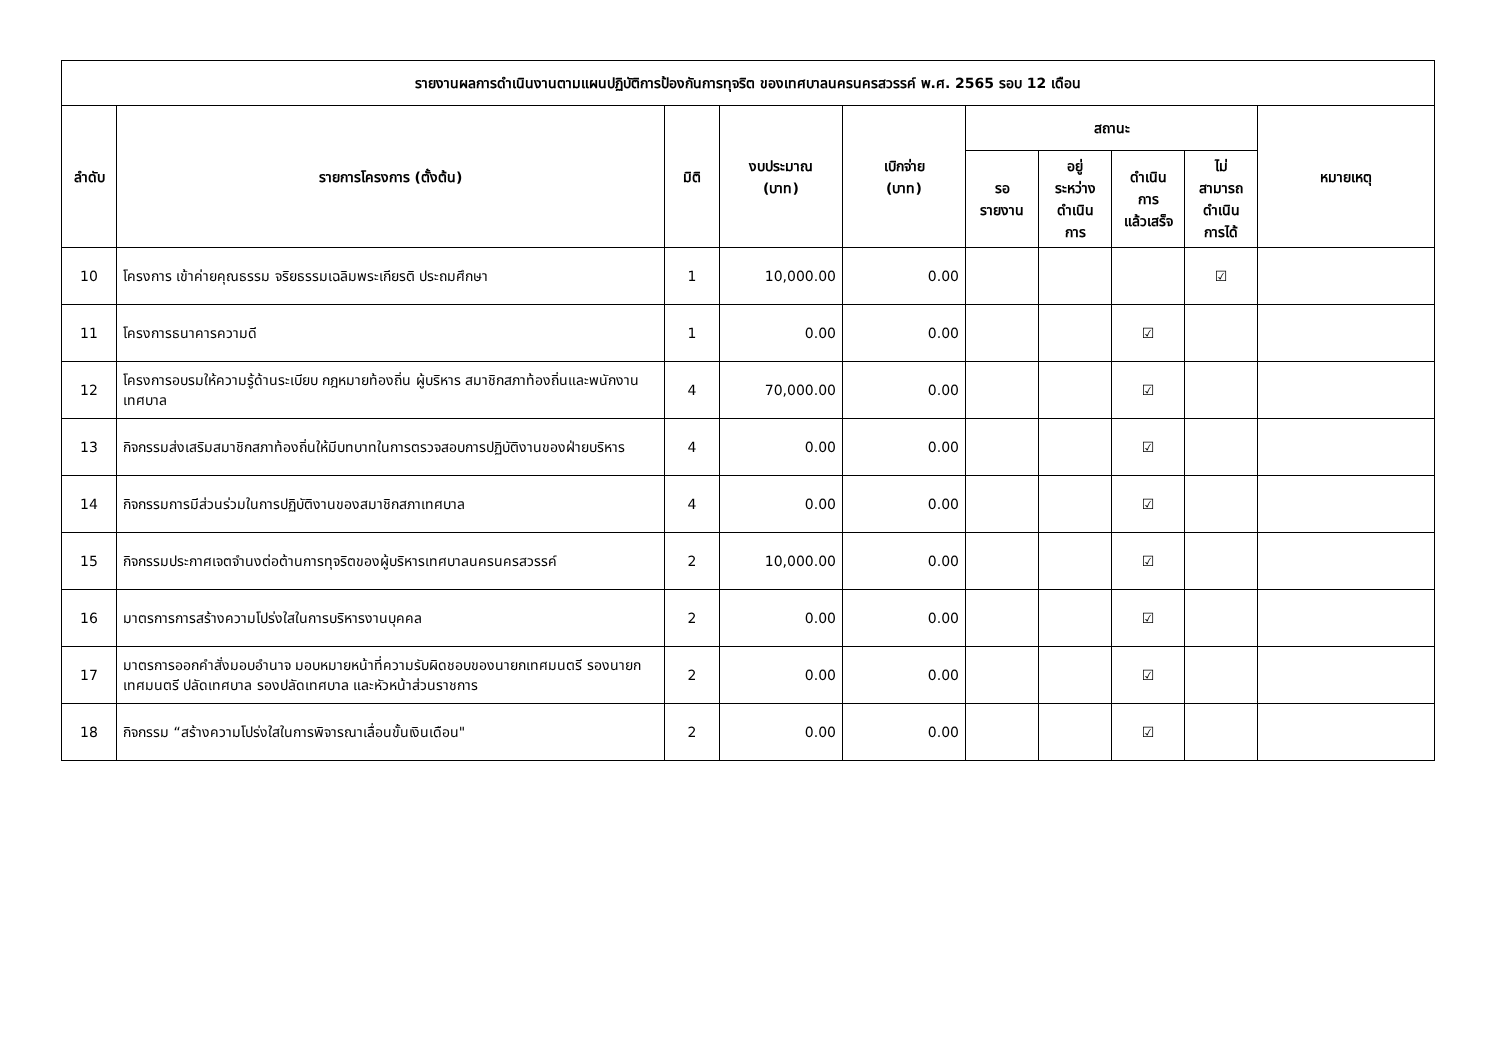| รายงานผลการดำเนินงานตามแผนปฏิบัติการป้องกันการทุจริต ของเทศบาลนครนครสวรรค์ พ.ศ. 2565 รอบ 12 เดือน | | | | | | | | | |
| --- | --- | --- | --- | --- | --- | --- | --- | --- | --- |
| ลำดับ | รายการโครงการ (ตั้งต้น) | มิติ | งบประมาณ (บาท) | เบิกจ่าย (บาท) | สถานะ | | | | หมายเหตุ |
| | | | | | รอ รายงาน | อยู่ ระหว่าง ดำเนิน การ | ดำเนิน การ แล้วเสร็จ | ไม่ สามารถ ดำเนิน การได้ | |
| 10 | โครงการ เข้าค่ายคุณธรรม จริยธรรมเฉลิมพระเกียรติ ประถมศึกษา | 1 | 10,000.00 | 0.00 | | | | ☑ | |
| 11 | โครงการธนาคารความดี | 1 | 0.00 | 0.00 | | | ☑ | | |
| 12 | โครงการอบรมให้ความรู้ด้านระเบียบ กฎหมายท้องถิ่น ผู้บริหาร สมาชิกสภาท้องถิ่นและพนักงานเทศบาล | 4 | 70,000.00 | 0.00 | | | ☑ | | |
| 13 | กิจกรรมส่งเสริมสมาชิกสภาท้องถิ่นให้มีบทบาทในการตรวจสอบการปฏิบัติงานของฝ่ายบริหาร | 4 | 0.00 | 0.00 | | | ☑ | | |
| 14 | กิจกรรมการมีส่วนร่วมในการปฏิบัติงานของสมาชิกสภาเทศบาล | 4 | 0.00 | 0.00 | | | ☑ | | |
| 15 | กิจกรรมประกาศเจตจำนงต่อต้านการทุจริตของผู้บริหารเทศบาลนครนครสวรรค์ | 2 | 10,000.00 | 0.00 | | | ☑ | | |
| 16 | มาตรการการสร้างความโปร่งใสในการบริหารงานบุคคล | 2 | 0.00 | 0.00 | | | ☑ | | |
| 17 | มาตรการออกคำสั่งมอบอำนาจ มอบหมายหน้าที่ความรับผิดชอบของนายกเทศมนตรี รองนายกเทศมนตรี ปลัดเทศบาล รองปลัดเทศบาล และหัวหน้าส่วนราชการ | 2 | 0.00 | 0.00 | | | ☑ | | |
| 18 | กิจกรรม “สร้างความโปร่งใสในการพิจารณาเลื่อนขั้นเงินเดือน" | 2 | 0.00 | 0.00 | | | ☑ | | |